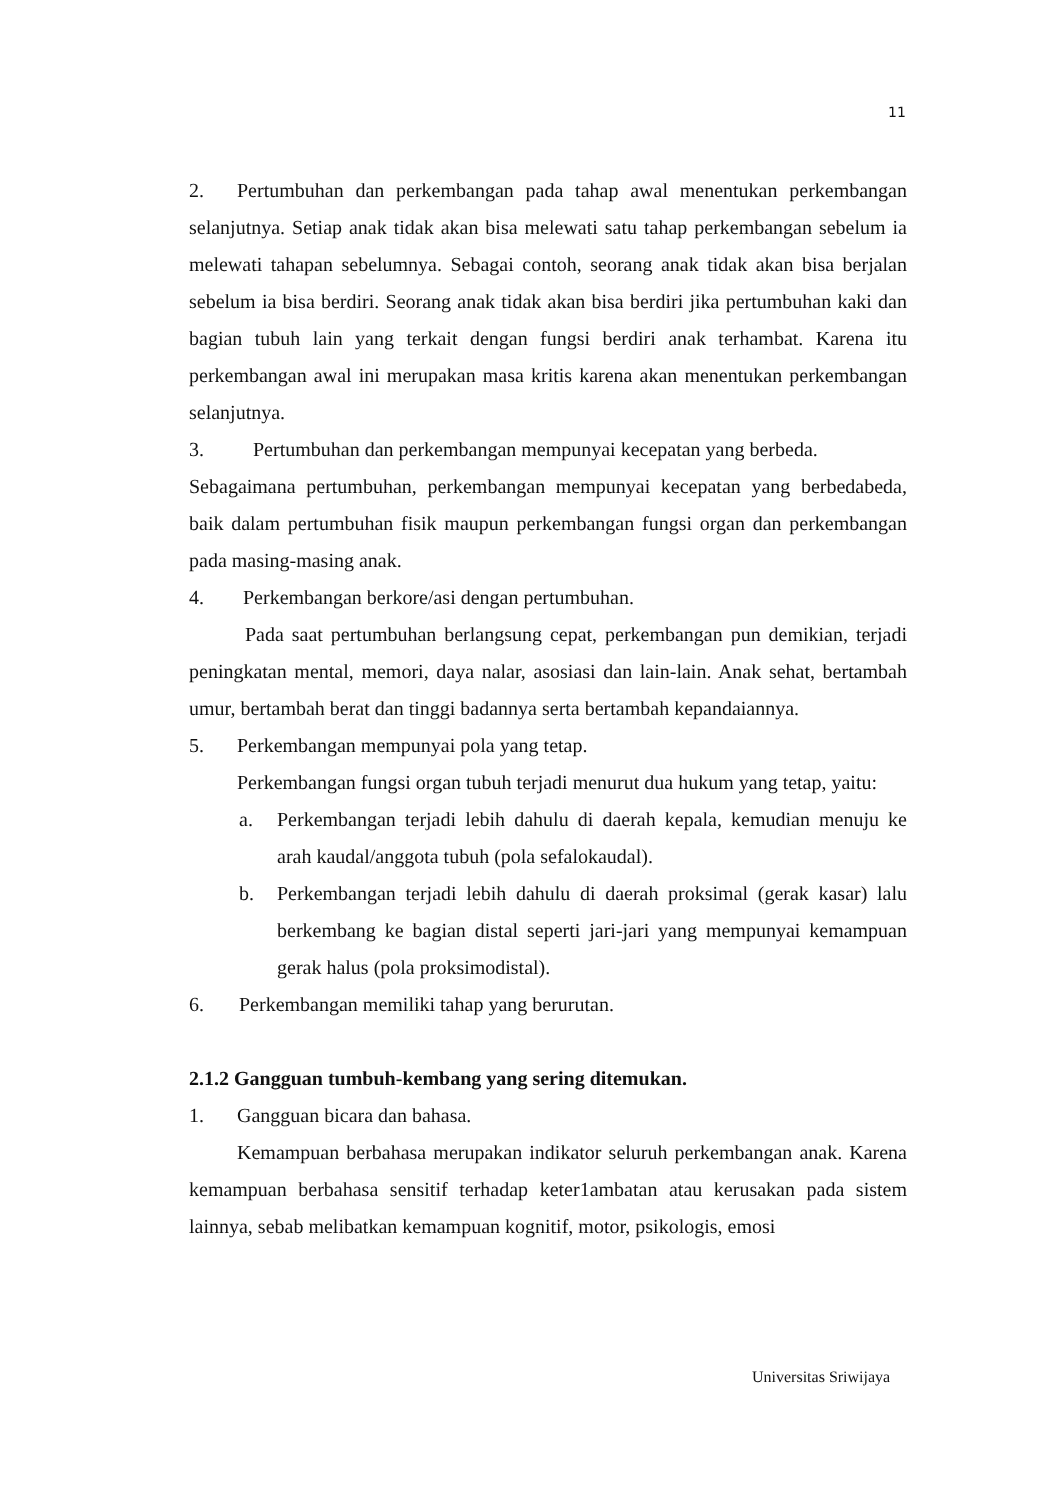11
2. Pertumbuhan dan perkembangan pada tahap awal menentukan perkembangan selanjutnya. Setiap anak tidak akan bisa melewati satu tahap perkembangan sebelum ia melewati tahapan sebelumnya. Sebagai contoh, seorang anak tidak akan bisa berjalan sebelum ia bisa berdiri. Seorang anak tidak akan bisa berdiri jika pertumbuhan kaki dan bagian tubuh lain yang terkait dengan fungsi berdiri anak terhambat. Karena itu perkembangan awal ini merupakan masa kritis karena akan menentukan perkembangan selanjutnya.
3. Pertumbuhan dan perkembangan mempunyai kecepatan yang berbeda.
Sebagaimana pertumbuhan, perkembangan mempunyai kecepatan yang berbedabeda, baik dalam pertumbuhan fisik maupun perkembangan fungsi organ dan perkembangan pada masing-masing anak.
4. Perkembangan berkore/asi dengan pertumbuhan.
Pada saat pertumbuhan berlangsung cepat, perkembangan pun demikian, terjadi peningkatan mental, memori, daya nalar, asosiasi dan lain-lain. Anak sehat, bertambah umur, bertambah berat dan tinggi badannya serta bertambah kepandaiannya.
5. Perkembangan mempunyai pola yang tetap.
Perkembangan fungsi organ tubuh terjadi menurut dua hukum yang tetap, yaitu:
a. Perkembangan terjadi lebih dahulu di daerah kepala, kemudian menuju ke arah kaudal/anggota tubuh (pola sefalokaudal).
b. Perkembangan terjadi lebih dahulu di daerah proksimal (gerak kasar) lalu berkembang ke bagian distal seperti jari-jari yang mempunyai kemampuan gerak halus (pola proksimodistal).
6. Perkembangan memiliki tahap yang berurutan.
2.1.2 Gangguan tumbuh-kembang yang sering ditemukan.
1. Gangguan bicara dan bahasa.
Kemampuan berbahasa merupakan indikator seluruh perkembangan anak. Karena kemampuan berbahasa sensitif terhadap keter1ambatan atau kerusakan pada sistem lainnya, sebab melibatkan kemampuan kognitif, motor, psikologis, emosi
Universitas Sriwijaya